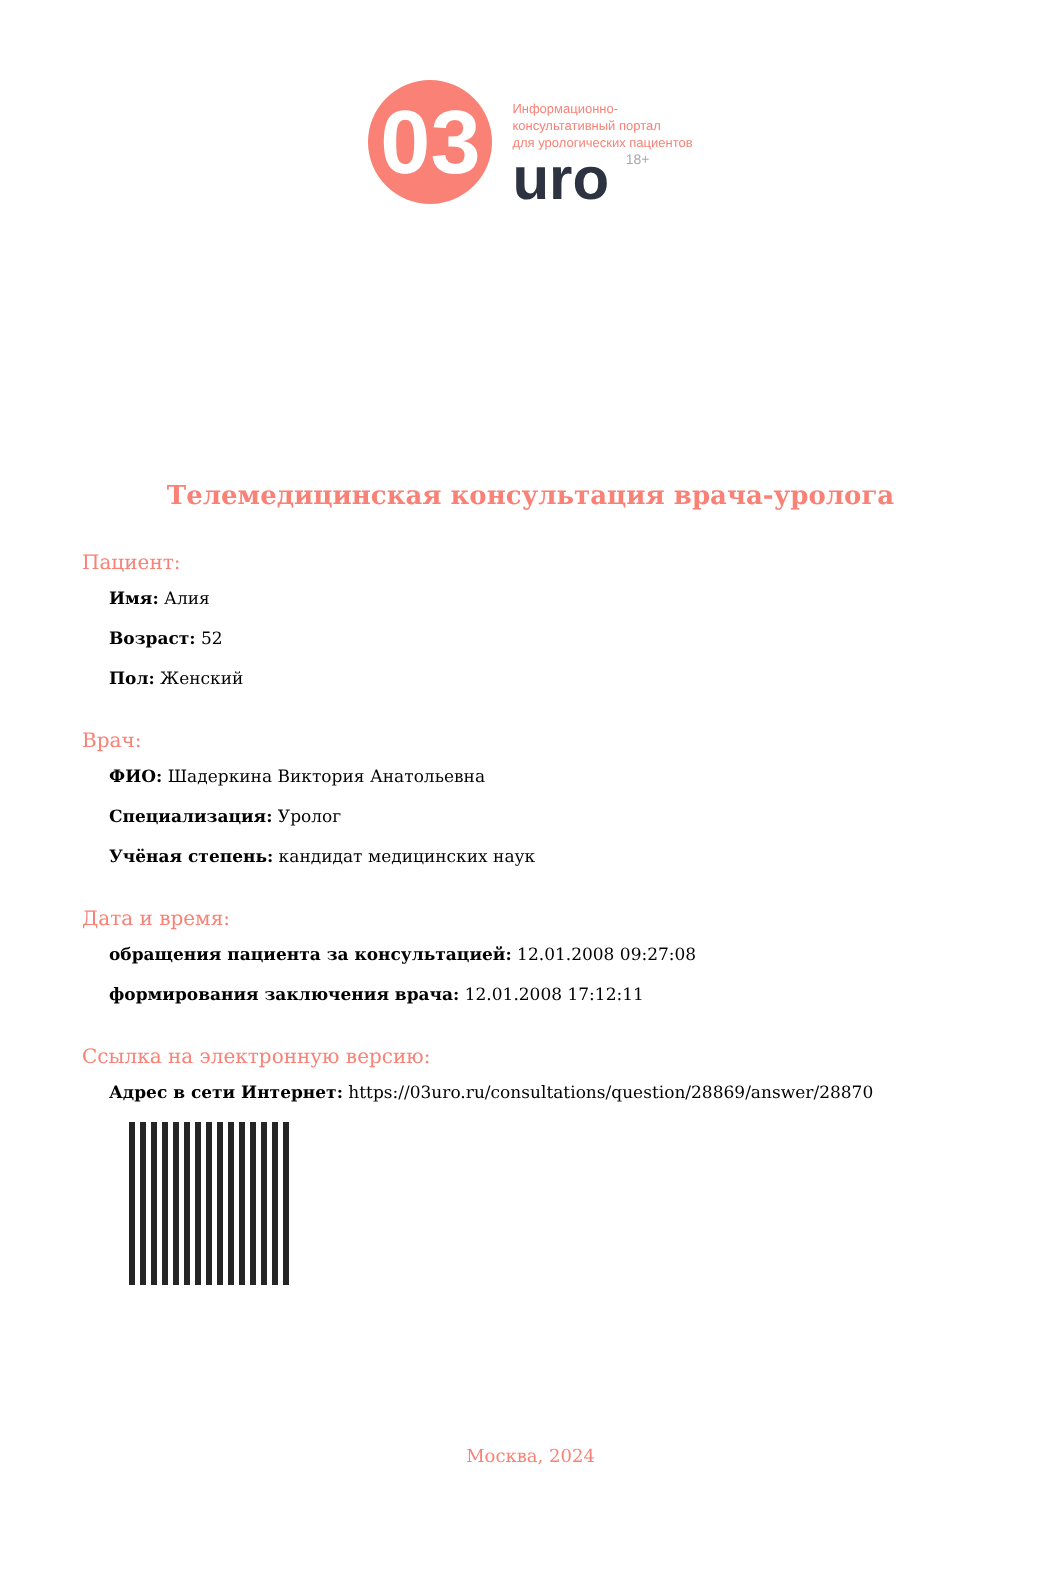03
Информационно-
консультативный портал
для урологических пациентов
uro 18+
Телемедицинская консультация врача-уролога
Пациент:
Имя: Алия
Возраст: 52
Пол: Женский
Врач:
ФИО: Шадеркина Виктория Анатольевна
Специализация: Уролог
Учёная степень: кандидат медицинских наук
Дата и время:
обращения пациента за консультацией: 12.01.2008 09:27:08
формирования заключения врача: 12.01.2008 17:12:11
Ссылка на электронную версию:
Адрес в сети Интернет: https://03uro.ru/consultations/question/28869/answer/28870
Москва, 2024